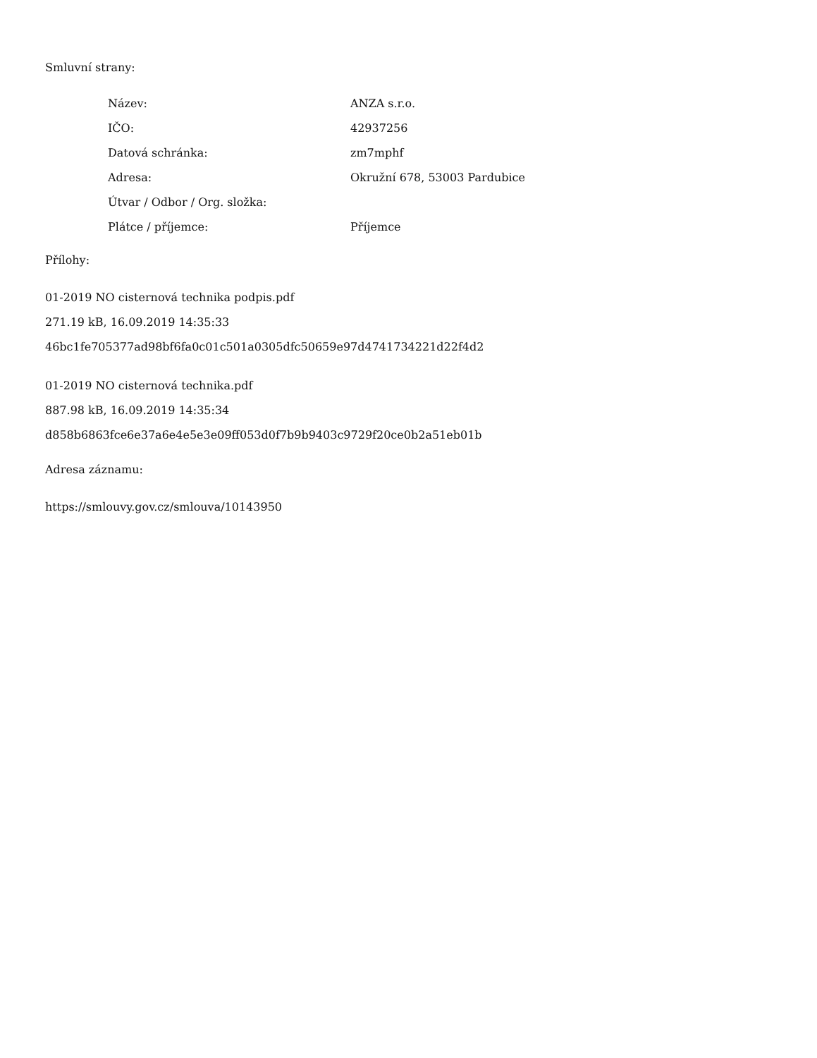Smluvní strany:
| Název: | ANZA s.r.o. |
| IČO: | 42937256 |
| Datová schránka: | zm7mphf |
| Adresa: | Okružní 678, 53003 Pardubice |
| Útvar / Odbor / Org. složka: | |
| Plátce / příjemce: | Příjemce |
Přílohy:
01-2019 NO cisternová technika podpis.pdf
271.19 kB, 16.09.2019 14:35:33
46bc1fe705377ad98bf6fa0c01c501a0305dfc50659e97d4741734221d22f4d2
01-2019 NO cisternová technika.pdf
887.98 kB, 16.09.2019 14:35:34
d858b6863fce6e37a6e4e5e3e09ff053d0f7b9b9403c9729f20ce0b2a51eb01b
Adresa záznamu:
https://smlouvy.gov.cz/smlouva/10143950